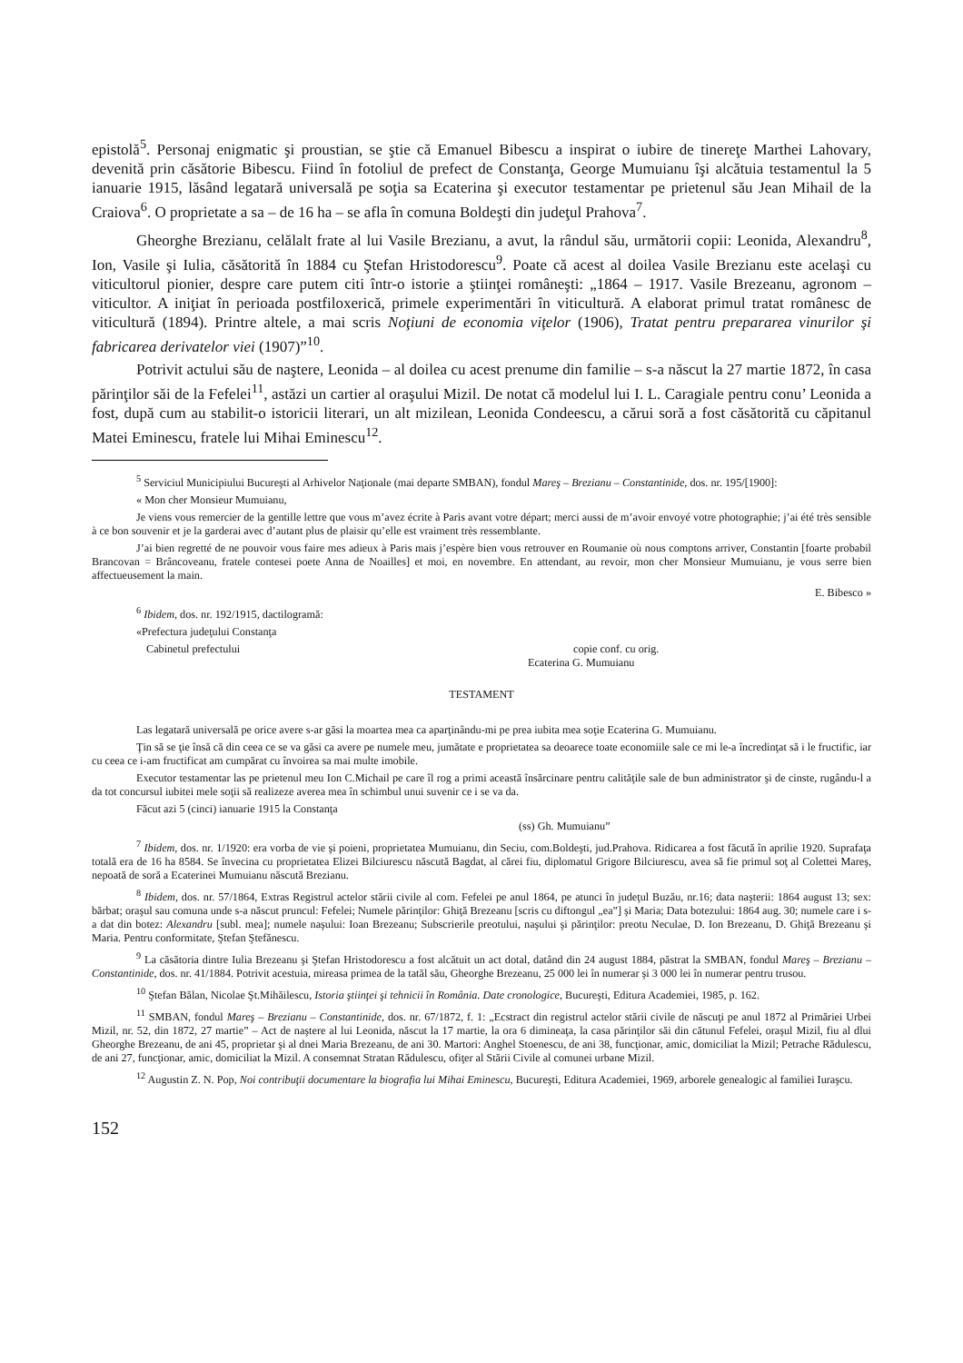epistolă<sup>5</sup>. Personaj enigmatic şi proustian, se ştie că Emanuel Bibescu a inspirat o iubire de tinereţe Marthei Lahovary, devenită prin căsătorie Bibescu. Fiind în fotoliul de prefect de Constanţa, George Mumuianu îşi alcătuia testamentul la 5 ianuarie 1915, lăsând legatară universală pe soţia sa Ecaterina şi executor testamentar pe prietenul său Jean Mihail de la Craiova<sup>6</sup>. O proprietate a sa – de 16 ha – se afla în comuna Boldeşti din judeţul Prahova<sup>7</sup>.
Gheorghe Brezianu, celălalt frate al lui Vasile Brezianu, a avut, la rândul său, următorii copii: Leonida, Alexandru<sup>8</sup>, Ion, Vasile şi Iulia, căsătorită în 1884 cu Ştefan Hristodorescu<sup>9</sup>. Poate că acest al doilea Vasile Brezianu este acelaşi cu viticultorul pionier, despre care putem citi într-o istorie a ştiinţei româneşti: „1864 – 1917. Vasile Brezeanu, agronom – viticultor. A iniţiat în perioada postfiloxerică, primele experimentări în viticultură. A elaborat primul tratat românesc de viticultură (1894). Printre altele, a mai scris Noţiuni de economia viţelor (1906), Tratat pentru prepararea vinurilor şi fabricarea derivatelor viei (1907)”<sup>10</sup>.
Potrivit actului său de naştere, Leonida – al doilea cu acest prenume din familie – s-a născut la 27 martie 1872, în casa părinţilor săi de la Fefelei<sup>11</sup>, astăzi un cartier al oraşului Mizil. De notat că modelul lui I. L. Caragiale pentru conu’ Leonida a fost, după cum au stabilit-o istoricii literari, un alt mizilean, Leonida Condeescu, a cărui soră a fost căsătorită cu căpitanul Matei Eminescu, fratele lui Mihai Eminescu<sup>12</sup>.
<sup>5</sup> Serviciul Municipiului Bucureşti al Arhivelor Naţionale (mai departe SMBAN), fondul Mareş – Brezianu – Constantinide, dos. nr. 195/[1900]:
« Mon cher Monsieur Mumuianu,
Je viens vous remercier de la gentille lettre que vous m’avez écrite à Paris avant votre départ; merci aussi de m’avoir envoyé votre photographie; j’ai été très sensible à ce bon souvenir et je la garderai avec d’autant plus de plaisir qu’elle est vraiment très ressemblante.
J’ai bien regretté de ne pouvoir vous faire mes adieux à Paris mais j’espère bien vous retrouver en Roumanie où nous comptons arriver, Constantin [foarte probabil Brancovan = Brâncoveanu, fratele contesei poete Anna de Noailles] et moi, en novembre. En attendant, au revoir, mon cher Monsieur Mumuianu, je vous serre bien affectueusement la main.
E. Bibesco »
<sup>6</sup> Ibidem, dos. nr. 192/1915, dactilogramă:
«Prefectura judeţului Constanţa
Cabinetul prefectului copie conf. cu orig.
Ecaterina G. Mumuianu
TESTAMENT
Las legatară universală pe orice avere s-ar găsi la moartea mea ca aparţinându-mi pe prea iubita mea soţie Ecaterina G. Mumuianu.
Ţin să se ţie însă că din ceea ce se va găsi ca avere pe numele meu, jumătate e proprietatea sa deoarece toate economiile sale ce mi le-a încredinţat să i le fructific, iar cu ceea ce i-am fructificat am cumpărat cu învoirea sa mai multe imobile.
Executor testamentar las pe prietenul meu Ion C.Michail pe care îl rog a primi această însărcinare pentru calităţile sale de bun administrator şi de cinste, rugându-l a da tot concursul iubitei mele soţii să realizeze averea mea în schimbul unui suvenir ce i se va da.
Făcut azi 5 (cinci) ianuarie 1915 la Constanţa
(ss) Gh. Mumuianu”
<sup>7</sup> Ibidem, dos. nr. 1/1920: era vorba de vie şi poieni, proprietatea Mumuianu, din Seciu, com.Boldeşti, jud.Prahova. Ridicarea a fost făcută în aprilie 1920. Suprafaţa totală era de 16 ha 8584. Se învecina cu proprietatea Elizei Bilciurescu născută Bagdat, al cărei fiu, diplomatul Grigore Bilciurescu, avea să fie primul soţ al Colettei Mareş, nepoată de soră a Ecaterinei Mumuianu născută Brezianu.
<sup>8</sup> Ibidem, dos. nr. 57/1864, Extras Registrul actelor stării civile al com. Fefelei pe anul 1864, pe atunci în judeţul Buzău, nr.16; data naşterii: 1864 august 13; sex: bărbat; oraşul sau comuna unde s-a născut pruncul: Fefelei; Numele părinţilor: Ghiţă Brezeanu [scris cu diftongul „ea”] şi Maria; Data botezului: 1864 aug. 30; numele care i s-a dat din botez: Alexandru [subl. mea]; numele naşului: Ioan Brezeanu; Subscrierile preotului, naşului şi părinţilor: preotu Neculae, D. Ion Brezeanu, D. Ghiţă Brezeanu şi Maria. Pentru conformitate, Ştefan Ştefănescu.
<sup>9</sup> La căsătoria dintre Iulia Brezeanu şi Ştefan Hristodorescu a fost alcătuit un act dotal, datând din 24 august 1884, păstrat la SMBAN, fondul Mareş – Brezianu – Constantinide, dos. nr. 41/1884. Potrivit acestuia, mireasa primea de la tatăl său, Gheorghe Brezeanu, 25 000 lei în numerar şi 3 000 lei în numerar pentru trusou.
<sup>10</sup> Ştefan Bălan, Nicolae Şt.Mihăilescu, Istoria ştiinţei şi tehnicii în România. Date cronologice, Bucureşti, Editura Academiei, 1985, p. 162.
<sup>11</sup> SMBAN, fondul Mareş – Brezianu – Constantinide, dos. nr. 67/1872, f. 1: „Ecstract din registrul actelor stării civile de născuţi pe anul 1872 al Primăriei Urbei Mizil, nr. 52, din 1872, 27 martie” – Act de naştere al lui Leonida, născut la 17 martie, la ora 6 dimineaţa, la casa părinţilor săi din cătunul Fefelei, oraşul Mizil, fiu al dlui Gheorghe Brezeanu, de ani 45, proprietar şi al dnei Maria Brezeanu, de ani 30. Martori: Anghel Stoenescu, de ani 38, funcţionar, amic, domiciliat la Mizil; Petrache Rădulescu, de ani 27, funcţionar, amic, domiciliat la Mizil. A consemnat Stratan Rădulescu, ofiţer al Stării Civile al comunei urbane Mizil.
<sup>12</sup> Augustin Z. N. Pop, Noi contribuţii documentare la biografia lui Mihai Eminescu, Bucureşti, Editura Academiei, 1969, arborele genealogic al familiei Iuraşcu.
152